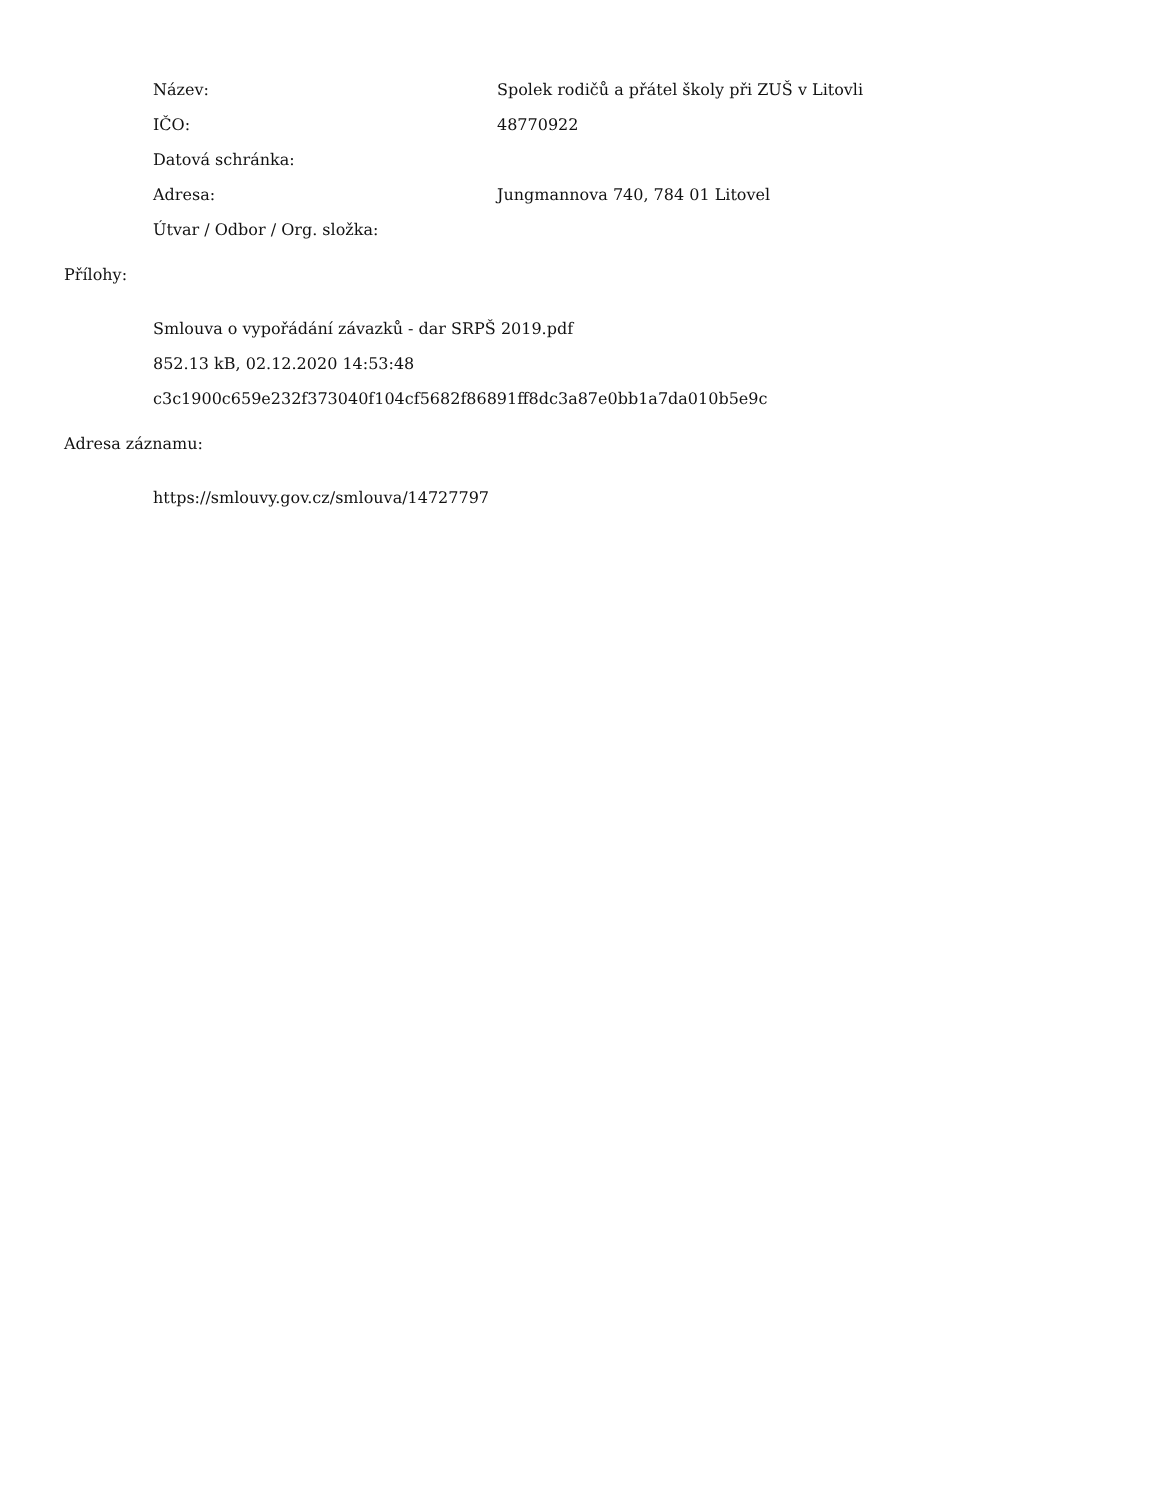Název:
Spolek rodičů a přátel školy při ZUŠ v Litovli
IČO: 48770922
Datová schránka:
Adresa:
Jungmannova 740, 784 01 Litovel
Útvar / Odbor / Org. složka:
Přílohy:
Smlouva o vypořádání závazků - dar SRPŠ 2019.pdf
852.13 kB, 02.12.2020 14:53:48
c3c1900c659e232f373040f104cf5682f86891ff8dc3a87e0bb1a7da010b5e9c
Adresa záznamu:
https://smlouvy.gov.cz/smlouva/14727797